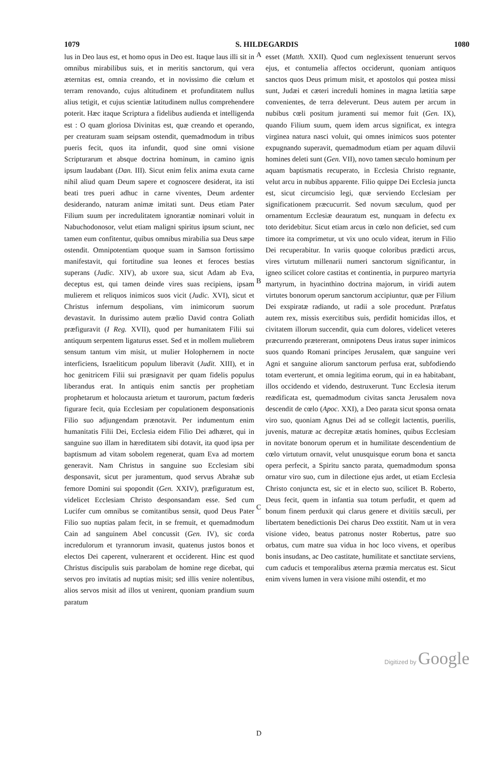1079 S. HILDEGARDIS 1080
lus in Deo laus est, et homo opus in Deo est. Itaque laus illi sit in omnibus mirabilibus suis, et in meritis sanctorum, qui vera æternitas est, omnia creando, et in novissimo die cœlum et terram renovando, cujus altitudinem et profunditatem nullus alius tetigit, et cujus scientiæ latitudinem nullus comprehendere poterit. Hæc itaque Scriptura a fidelibus audienda et intelligenda est : O quam gloriosa Divinitas est, quæ creando et operando, per creaturam suam seipsam ostendit, quemadmodum in tribus pueris fecit, quos ita infundit, quod sine omni visione Scripturarum et absque doctrina hominum, in camino ignis ipsum laudabant (Dan. III). Sicut enim felix anima exuta carne nihil aliud quam Deum sapere et cognoscere desiderat, ita isti beati tres pueri adhuc in carne viventes, Deum ardenter desiderando, naturam animæ imitati sunt. Deus etiam Pater Filium suum per incredulitatem ignorantiæ nominari voluit in Nabuchodonosor, velut etiam maligni spiritus ipsum sciunt, nec tamen eum confitentur, quibus omnibus mirabilia sua Deus sæpe ostendit. Omnipotentiam quoque suam in Samson fortissimo manifestavit, qui fortitudine sua leones et feroces bestias superans (Judic. XIV), ab uxore sua, sicut Adam ab Eva, deceptus est, qui tamen deinde vires suas recipiens, ipsam mulierem et reliquos inimicos suos vicit (Judic. XVI), sicut et Christus infernum despolians, vim inimicorum suorum devastavit. In durissimo autem prælio David contra Goliath præfiguravit (I Reg. XVII), quod per humanitatem Filii sui antiquum serpentem ligaturus esset. Sed et in mollem muliebrem sensum tantum vim misit, ut mulier Holophernem in nocte interficiens, Israeliticum populum liberavit (Judit. XIII), et in hoc genitricem Filii sui præsignavit per quam fidelis populus liberandus erat. In antiquis enim sanctis per prophetiam prophetarum et holocausta arietum et taurorum, pactum fœderis figurare fecit, quia Ecclesiam per copulationem desponsationis Filio suo adjungendam prænotavit. Per indumentum enim humanitatis Filii Dei, Ecclesia eidem Filio Dei adhæret, qui in sanguine suo illam in hæreditatem sibi dotavit, ita quod ipsa per baptismum ad vitam sobolem regenerat, quam Eva ad mortem generavit. Nam Christus in sanguine suo Ecclesiam sibi desponsavit, sicut per juramentum, quod servus Abrahæ sub femore Domini sui spopondit (Gen. XXIV), præfiguratum est, videlicet Ecclesiam Christo desponsandam esse. Sed cum Lucifer cum omnibus se comitantibus sensit, quod Deus Pater Filio suo nuptias palam fecit, in se fremuit, et quemadmodum Cain ad sanguinem Abel concussit (Gen. IV), sic corda incredulorum et tyrannorum invasit, quatenus justos bonos et electos Dei caperent, vulnerarent et occiderent. Hinc est quod Christus discipulis suis parabolam de homine rege dicebat, qui servos pro invitatis ad nuptias misit; sed illis venire nolentibus, alios servos misit ad illos ut venirent, quoniam prandium suum paratum
A
B
C
D
esset (Matth. XXII). Quod cum neglexissent tenuerunt servos ejus, et contumelia affectos occiderunt, quoniam antiquos sanctos quos Deus primum misit, et apostolos qui postea missi sunt, Judæi et cæteri increduli homines in magna lætitia sæpe convenientes, de terra deleverunt. Deus autem per arcum in nubibus cœli positum juramenti sui memor fuit (Gen. IX), quando Filium suum, quem idem arcus significat, ex integra virginea natura nasci voluit, qui omnes inimicos suos potenter expugnando superavit, quemadmodum etiam per aquam diluvii homines deleti sunt (Gen. VII), novo tamen sæculo hominum per aquam baptismatis recuperato, in Ecclesia Christo regnante, velut arcu in nubibus apparente. Filio quippe Dei Ecclesia juncta est, sicut circumcisio legi, quæ serviendo Ecclesiam per significationem præcucurrit. Sed novum sæculum, quod per ornamentum Ecclesiæ deauratum est, nunquam in defectu ex toto deridebitur. Sicut etiam arcus in cœlo non deficiet, sed cum timore ita comprimetur, ut vix uno oculo videat, iterum in Filio Dei recuperabitur. In variis quoque coloribus prædicti arcus, vires virtutum millenarii numeri sanctorum significantur, in igneo scilicet colore castitas et continentia, in purpureo martyria martyrum, in hyacinthino doctrina majorum, in viridi autem virtutes bonorum operum sanctorum accipiuntur, quæ per Filium Dei exspiratæ radiando, ut radii a sole procedunt. Præfatus autem rex, missis exercitibus suis, perdidit homicidas illos, et civitatem illorum succendit, quia cum dolores, videlicet veteres præcurrendo prætererant, omnipotens Deus iratus super inimicos suos quando Romani principes Jerusalem, quæ sanguine veri Agni et sanguine aliorum sanctorum perfusa erat, subfodiendo totam everterunt, et omnia legitima eorum, qui in ea habitabant, illos occidendo et videndo, destruxerunt. Tunc Ecclesia iterum reædificata est, quemadmodum civitas sancta Jerusalem nova descendit de cœlo (Apoc. XXI), a Deo parata sicut sponsa ornata viro suo, quoniam Agnus Dei ad se collegit lactentis, puerilis, juvenis, maturæ ac decrepitæ ætatis homines, quibus Ecclesiam in novitate bonorum operum et in humilitate descendentium de cœlo virtutum ornavit, velut unusquisque eorum bona et sancta opera perfecit, a Spiritu sancto parata, quemadmodum sponsa ornatur viro suo, cum in dilectione ejus ardet, ut etiam Ecclesia Christo conjuncta est, sic et in electo suo, scilicet B. Roberto, Deus fecit, quem in infantia sua totum perfudit, et quem ad bonum finem perduxit qui clarus genere et divitiis sæculi, per libertatem benedictionis Dei charus Deo exstitit. Nam ut in vera visione video, beatus patronus noster Robertus, patre suo orbatus, cum matre sua vidua in hoc loco vivens, et operibus bonis insudans, ac Deo castitate, humilitate et sanctitate serviens, cum caducis et temporalibus æterna præmia mercatus est. Sicut enim vivens lumen in vera visione mihi ostendit, et mo
Digitized by Google